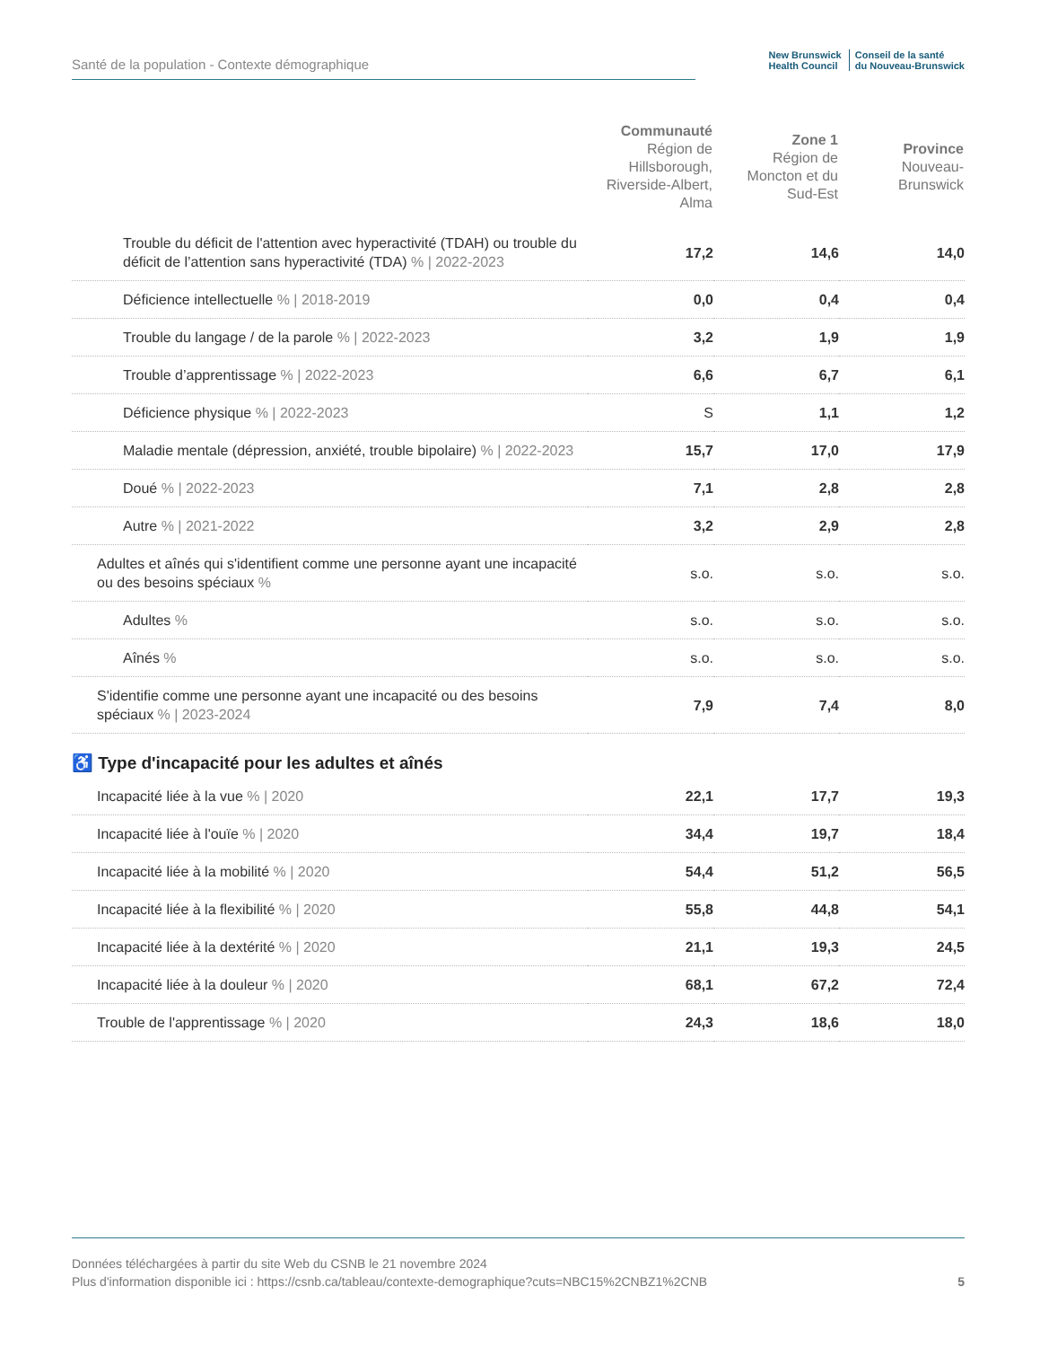Santé de la population - Contexte démographique
New Brunswick
Health Council
Conseil de la santé
du Nouveau-Brunswick
| | Communauté Région de Hillsborough, Riverside-Albert, Alma | Zone 1 Région de Moncton et du Sud-Est | Province Nouveau-Brunswick |
| --- | --- | --- | --- |
| Trouble du déficit de l'attention avec hyperactivité (TDAH) ou trouble du déficit de l’attention sans hyperactivité (TDA) % / 2022-2023 | 17,2 | 14,6 | 14,0 |
| Déficience intellectuelle % / 2018-2019 | 0,0 | 0,4 | 0,4 |
| Trouble du langage / de la parole % / 2022-2023 | 3,2 | 1,9 | 1,9 |
| Trouble d’apprentissage % / 2022-2023 | 6,6 | 6,7 | 6,1 |
| Déficience physique % / 2022-2023 | S | 1,1 | 1,2 |
| Maladie mentale (dépression, anxiété, trouble bipolaire) % / 2022-2023 | 15,7 | 17,0 | 17,9 |
| Doué % / 2022-2023 | 7,1 | 2,8 | 2,8 |
| Autre % / 2021-2022 | 3,2 | 2,9 | 2,8 |
| Adultes et aînés qui s'identifient comme une personne ayant une incapacité ou des besoins spéciaux % | s.o. | s.o. | s.o. |
| Adultes % | s.o. | s.o. | s.o. |
| Aînés % | s.o. | s.o. | s.o. |
| S'identifie comme une personne ayant une incapacité ou des besoins spéciaux % / 2023-2024 | 7,9 | 7,4 | 8,0 |
| ♿ Type d'incapacité pour les adultes et aînés | | | |
| Incapacité liée à la vue % / 2020 | 22,1 | 17,7 | 19,3 |
| Incapacité liée à l'ouïe % / 2020 | 34,4 | 19,7 | 18,4 |
| Incapacité liée à la mobilité % / 2020 | 54,4 | 51,2 | 56,5 |
| Incapacité liée à la flexibilité % / 2020 | 55,8 | 44,8 | 54,1 |
| Incapacité liée à la dextérité % / 2020 | 21,1 | 19,3 | 24,5 |
| Incapacité liée à la douleur % / 2020 | 68,1 | 67,2 | 72,4 |
| Trouble de l'apprentissage % / 2020 | 24,3 | 18,6 | 18,0 |
Données téléchargées à partir du site Web du CSNB le 21 novembre 2024
Plus d'information disponible ici : https://csnb.ca/tableau/contexte-demographique?cuts=NBC15%2CNBZ1%2CNB
5